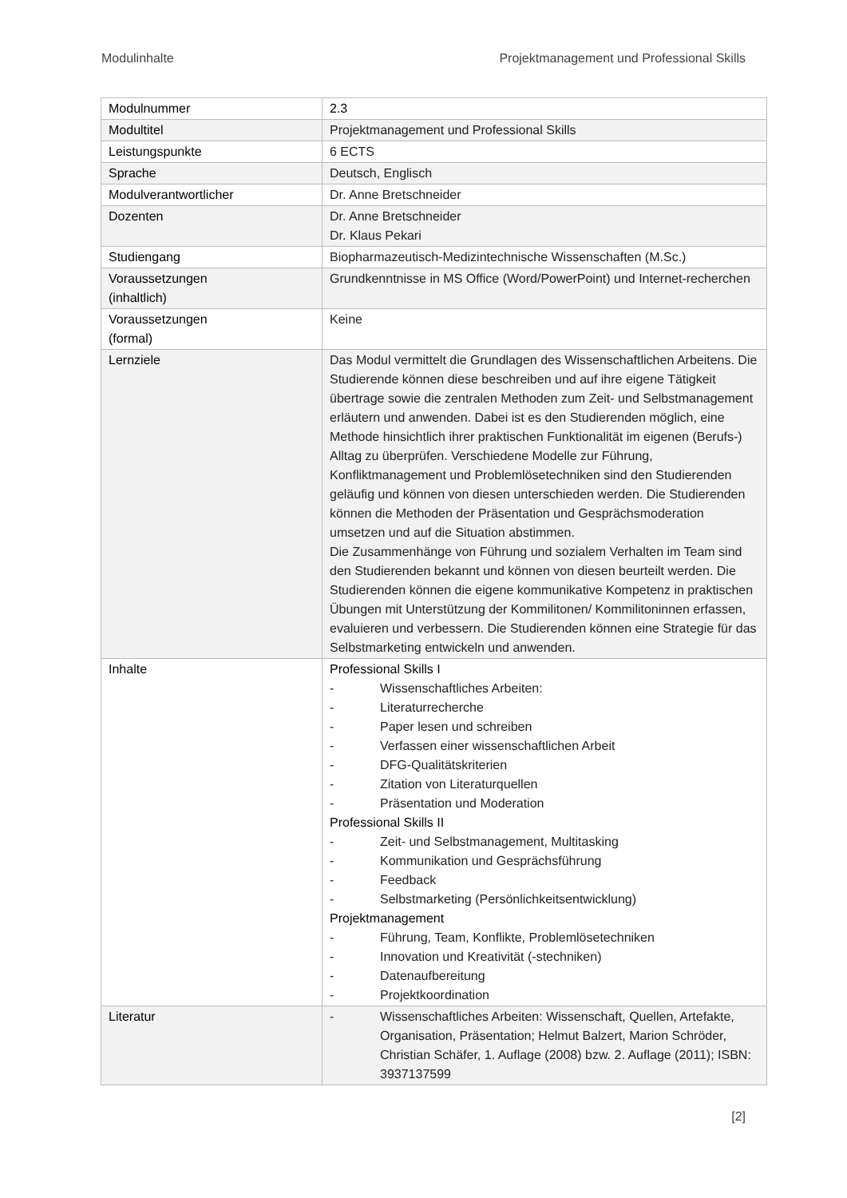Modulinhalte Projektmanagement und Professional Skills
| Modulnummer | 2.3 |
| Modultitel | Projektmanagement und Professional Skills |
| Leistungspunkte | 6 ECTS |
| Sprache | Deutsch, Englisch |
| Modulverantwortlicher | Dr. Anne Bretschneider |
| Dozenten | Dr. Anne Bretschneider Dr. Klaus Pekari |
| Studiengang | Biopharmazeutisch-Medizintechnische Wissenschaften (M.Sc.) |
| Voraussetzungen (inhaltlich) | Grundkenntnisse in MS Office (Word/PowerPoint) und Internet-recherchen |
| Voraussetzungen (formal) | Keine |
| Lernziele | Das Modul vermittelt die Grundlagen des Wissenschaftlichen Arbeitens. Die Studierende können diese beschreiben und auf ihre eigene Tätigkeit übertrage sowie die zentralen Methoden zum Zeit- und Selbstmanagement erläutern und anwenden. Dabei ist es den Studierenden möglich, eine Methode hinsichtlich ihrer praktischen Funktionalität im eigenen (Berufs-) Alltag zu überprüfen. Verschiedene Modelle zur Führung, Konfliktmanagement und Problemlösetechniken sind den Studierenden geläufig und können von diesen unterschieden werden. Die Studierenden können die Methoden der Präsentation und Gesprächsmoderation umsetzen und auf die Situation abstimmen. Die Zusammenhänge von Führung und sozialem Verhalten im Team sind den Studierenden bekannt und können von diesen beurteilt werden. Die Studierenden können die eigene kommunikative Kompetenz in praktischen Übungen mit Unterstützung der Kommilitonen/ Kommilitoninnen erfassen, evaluieren und verbessern. Die Studierenden können eine Strategie für das Selbstmarketing entwickeln und anwenden. |
| Inhalte | Professional Skills I - Wissenschaftliches Arbeiten: - Literaturrecherche - Paper lesen und schreiben - Verfassen einer wissenschaftlichen Arbeit - DFG-Qualitätskriterien - Zitation von Literaturquellen - Präsentation und Moderation Professional Skills II - Zeit- und Selbstmanagement, Multitasking - Kommunikation und Gesprächsführung - Feedback - Selbstmarketing (Persönlichkeitsentwicklung) Projektmanagement - Führung, Team, Konflikte, Problemlösetechniken - Innovation und Kreativität (-stechniken) - Datenaufbereitung - Projektkoordination |
| Literatur | - Wissenschaftliches Arbeiten: Wissenschaft, Quellen, Artefakte, Organisation, Präsentation; Helmut Balzert, Marion Schröder, Christian Schäfer, 1. Auflage (2008) bzw. 2. Auflage (2011); ISBN: 3937137599 |
[2]